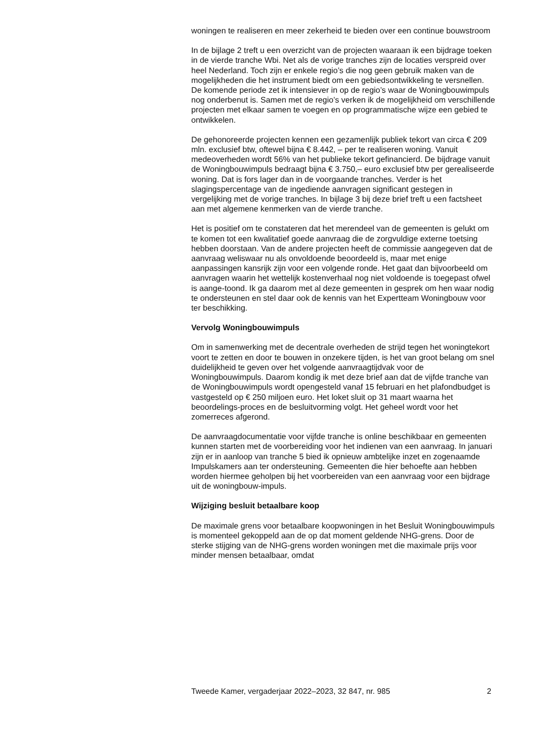woningen te realiseren en meer zekerheid te bieden over een continue bouwstroom
In de bijlage 2 treft u een overzicht van de projecten waaraan ik een bijdrage toeken in de vierde tranche Wbi. Net als de vorige tranches zijn de locaties verspreid over heel Nederland. Toch zijn er enkele regio’s die nog geen gebruik maken van de mogelijkheden die het instrument biedt om een gebiedsontwikkeling te versnellen. De komende periode zet ik intensiever in op de regio’s waar de Woningbouwimpuls nog onderbenut is. Samen met de regio’s verken ik de mogelijkheid om verschillende projecten met elkaar samen te voegen en op programmatische wijze een gebied te ontwikkelen.
De gehonoreerde projecten kennen een gezamenlijk publiek tekort van circa € 209 mln. exclusief btw, oftewel bijna € 8.442, – per te realiseren woning. Vanuit medeoverheden wordt 56% van het publieke tekort gefinancierd. De bijdrage vanuit de Woningbouwimpuls bedraagt bijna € 3.750,– euro exclusief btw per gerealiseerde woning. Dat is fors lager dan in de voorgaande tranches. Verder is het slagingspercentage van de ingediende aanvragen significant gestegen in vergelijking met de vorige tranches. In bijlage 3 bij deze brief treft u een factsheet aan met algemene kenmerken van de vierde tranche.
Het is positief om te constateren dat het merendeel van de gemeenten is gelukt om te komen tot een kwalitatief goede aanvraag die de zorgvuldige externe toetsing hebben doorstaan. Van de andere projecten heeft de commissie aangegeven dat de aanvraag weliswaar nu als onvoldoende beoordeeld is, maar met enige aanpassingen kansrijk zijn voor een volgende ronde. Het gaat dan bijvoorbeeld om aanvragen waarin het wettelijk kostenverhaal nog niet voldoende is toegepast ofwel is aange-toond. Ik ga daarom met al deze gemeenten in gesprek om hen waar nodig te ondersteunen en stel daar ook de kennis van het Expertteam Woningbouw voor ter beschikking.
Vervolg Woningbouwimpuls
Om in samenwerking met de decentrale overheden de strijd tegen het woningtekort voort te zetten en door te bouwen in onzekere tijden, is het van groot belang om snel duidelijkheid te geven over het volgende aanvraagtijdvak voor de Woningbouwimpuls. Daarom kondig ik met deze brief aan dat de vijfde tranche van de Woningbouwimpuls wordt opengesteld vanaf 15 februari en het plafondbudget is vastgesteld op € 250 miljoen euro. Het loket sluit op 31 maart waarna het beoordelings-proces en de besluitvorming volgt. Het geheel wordt voor het zomerreces afgerond.
De aanvraagdocumentatie voor vijfde tranche is online beschikbaar en gemeenten kunnen starten met de voorbereiding voor het indienen van een aanvraag. In januari zijn er in aanloop van tranche 5 bied ik opnieuw ambtelijke inzet en zogenaamde Impulskamers aan ter ondersteuning. Gemeenten die hier behoefte aan hebben worden hiermee geholpen bij het voorbereiden van een aanvraag voor een bijdrage uit de woningbouw-impuls.
Wijziging besluit betaalbare koop
De maximale grens voor betaalbare koopwoningen in het Besluit Woningbouwimpuls is momenteel gekoppeld aan de op dat moment geldende NHG-grens. Door de sterke stijging van de NHG-grens worden woningen met die maximale prijs voor minder mensen betaalbaar, omdat
Tweede Kamer, vergaderjaar 2022–2023, 32 847, nr. 985 2